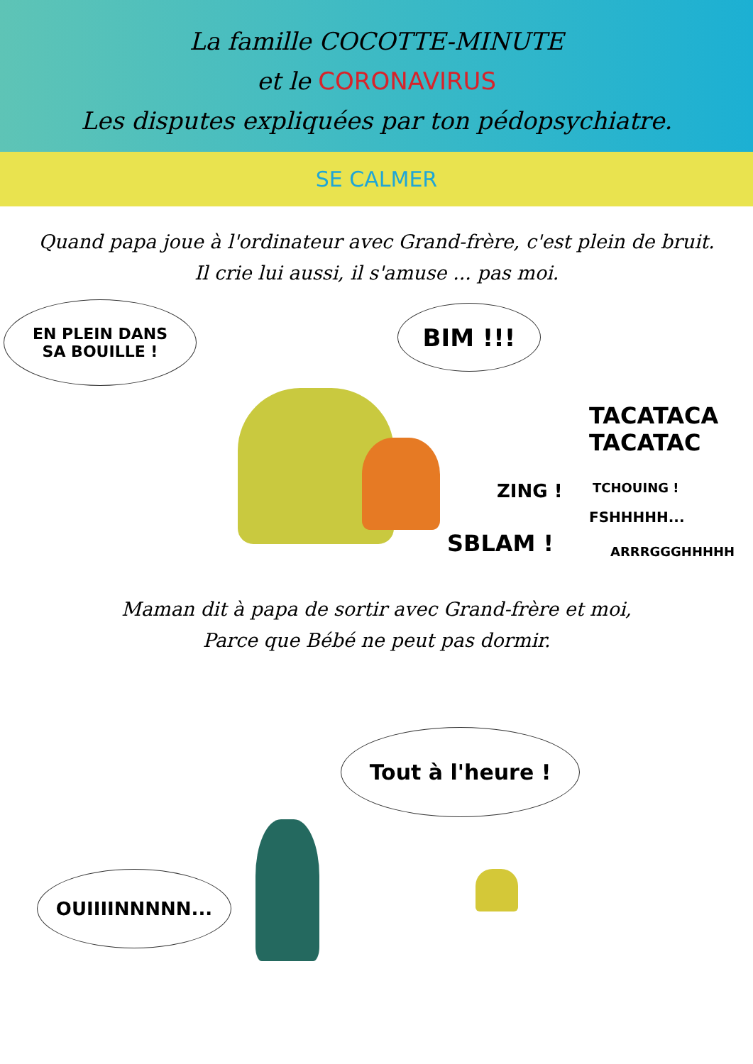La famille COCOTTE-MINUTE
et le CORONAVIRUS
Les disputes expliquées par ton pédopsychiatre.
SE CALMER
Quand papa joue à l'ordinateur avec Grand-frère, c'est plein de bruit.
Il crie lui aussi, il s'amuse ... pas moi.
EN PLEIN DANS
SA BOUILLE !
BIM !!!
TACATACA
TACATAC
ZING ! TCHOUING !
FSHHHHH...
SBLAM ! ARRRGGGHHHHH
Maman dit à papa de sortir avec Grand-frère et moi,
Parce que Bébé ne peut pas dormir.
Tout à l'heure !
OUIIIINNNNN...